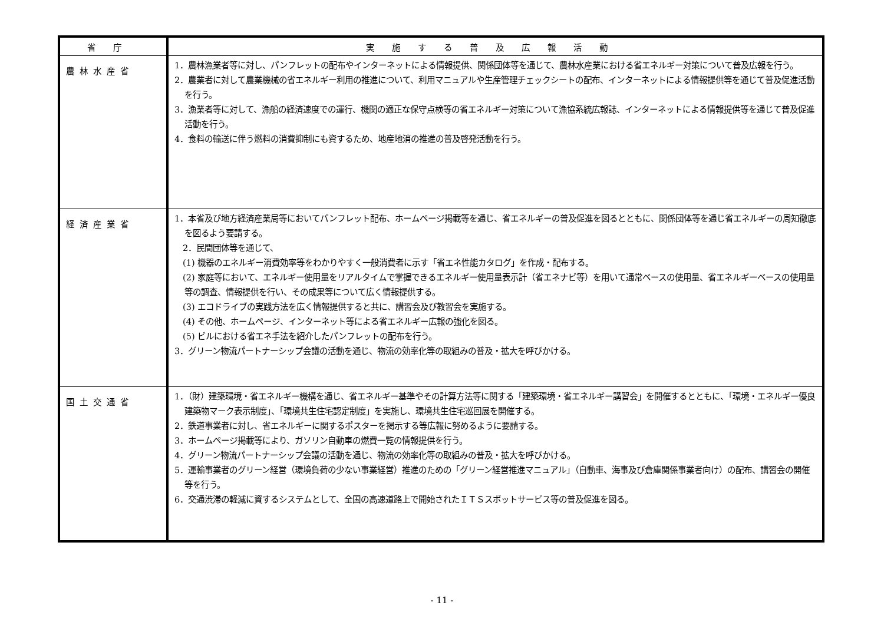| 省庁 | 実施する普及広報活動 |
| --- | --- |
| 農林水産省 | 1．農林漁業者等に対し、パンフレットの配布やインターネットによる情報提供、関係団体等を通じて、農林水産業における省エネルギー対策について普及広報を行う。 2．農業者に対して農業機械の省エネルギー利用の推進について、利用マニュアルや生産管理チェックシートの配布、インターネットによる情報提供等を通じて普及促進活動を行う。 3．漁業者等に対して、漁船の経済速度での運行、機関の適正な保守点検等の省エネルギー対策について漁協系統広報誌、インターネットによる情報提供等を通じて普及促進活動を行う。 4．食料の輸送に伴う燃料の消費抑制にも資するため、地産地消の推進の普及啓発活動を行う。 |
| 経済産業省 | 1．本省及び地方経済産業局等においてパンフレット配布、ホームページ掲載等を通じ、省エネルギーの普及促進を図るとともに、関係団体等を通じ省エネルギーの周知徹底を図るよう要請する。 2．民間団体等を通じて、 (1) 機器のエネルギー消費効率等をわかりやすく一般消費者に示す「省エネ性能カタログ」を作成・配布する。 (2) 家庭等において、エネルギー使用量をリアルタイムで掌握できるエネルギー使用量表示計（省エネナビ等）を用いて通常ベースの使用量、省エネルギーベースの使用量等の調査、情報提供を行い、その成果等について広く情報提供する。 (3) エコドライブの実践方法を広く情報提供すると共に、講習会及び教習会を実施する。 (4) その他、ホームページ、インターネット等による省エネルギー広報の強化を図る。 (5) ビルにおける省エネ手法を紹介したパンフレットの配布を行う。 3．グリーン物流パートナーシップ会議の活動を通じ、物流の効率化等の取組みの普及・拡大を呼びかける。 |
| 国土交通省 | 1．（財）建築環境・省エネルギー機構を通じ、省エネルギー基準やその計算方法等に関する「建築環境・省エネルギー講習会」を開催するとともに、「環境・エネルギー優良建築物マーク表示制度」、「環境共生住宅認定制度」を実施し、環境共生住宅巡回展を開催する。 2．鉄道事業者に対し、省エネルギーに関するポスターを掲示する等広報に努めるように要請する。 3．ホームページ掲載等により、ガソリン自動車の燃費一覧の情報提供を行う。 4．グリーン物流パートナーシップ会議の活動を通じ、物流の効率化等の取組みの普及・拡大を呼びかける。 5．運輸事業者のグリーン経営（環境負荷の少ない事業経営）推進のための「グリーン経営推進マニュアル」（自動車、海事及び倉庫関係事業者向け）の配布、講習会の開催等を行う。 6．交通渋滞の軽減に資するシステムとして、全国の高速道路上で開始されたＩＴＳスポットサービス等の普及促進を図る。 |
- 11 -